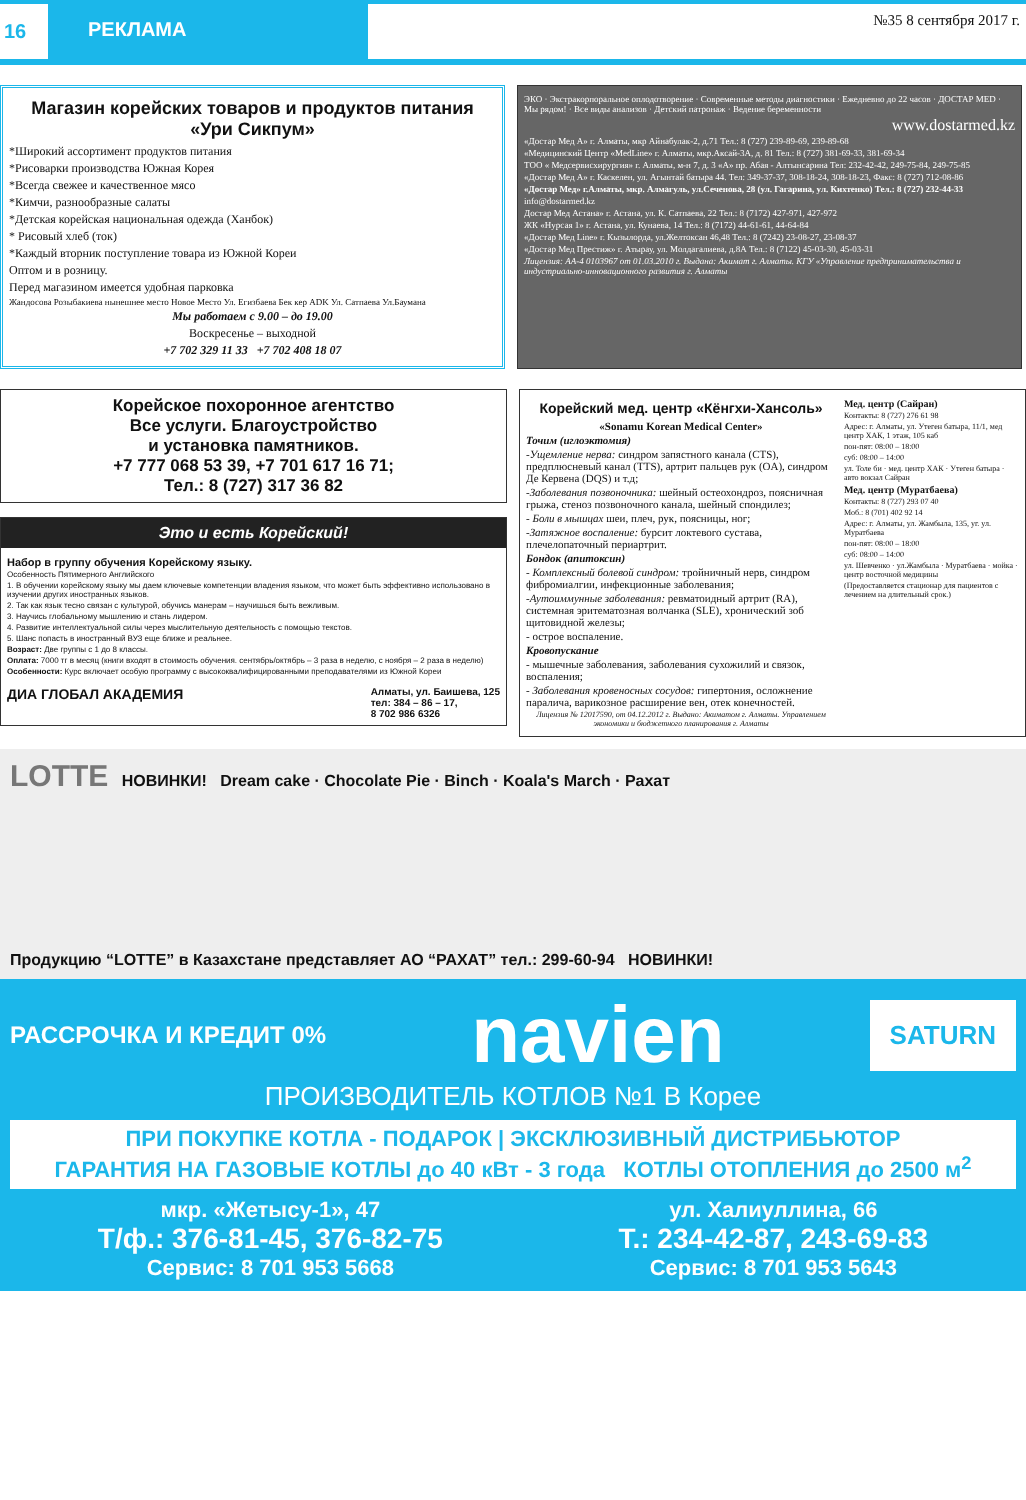16
РЕКЛАМА
№35 8 сентября 2017 г.
Магазин корейских товаров и продуктов питания «Ури Сикпум»
*Широкий ассортимент продуктов питания
*Рисоварки производства Южная Корея
*Всегда свежее и качественное мясо
*Кимчи, разнообразные салаты
*Детская корейская национальная одежда (Ханбок)
* Рисовый хлеб (ток)
*Каждый вторник поступление товара из Южной Кореи
Оптом и в розницу.
Перед магазином имеется удобная парковка
Жандосова Розыбакиева нынешнее место Новое Место Ул. Егизбаева Бек кер ADK Ул. Сатпаева Ул.Баумана
Мы работаем с 9.00 – до 19.00
Воскресенье – выходной
+7 702 329 11 33 +7 702 408 18 07
ЭКО · Экстракорпоральное оплодотворение · Современные методы диагностики · Ежедневно до 22 часов · ДОСТАР MED · Мы рядом! · Все виды анализов · Детский патронаж · Ведение беременности
www.dostarmed.kz
«Достар Мед А» г. Алматы, мкр Айнабулак-2, д.71 Тел.: 8 (727) 239-89-69, 239-89-68
«Медицинский Центр «MedLine» г. Алматы, мкр.Аксай-3А, д. 81 Тел.: 8 (727) 381-69-33, 381-69-34
ТОО « Медсервисхирургия» г. Алматы, м-н 7, д. 3 «А» пр. Абая - Алтынсарина Тел: 232-42-42, 249-75-84, 249-75-85
«Достар Мед А» г. Каскелен, ул. Агынтай батыра 44. Тел: 349-37-37, 308-18-24, 308-18-23, Факс: 8 (727) 712-08-86
«Достар Мед» г.Алматы, мкр. Алмагуль, ул.Сеченова, 28 (ул. Гагарина, ул. Кихтенко) Тел.: 8 (727) 232-44-33
info@dostarmed.kz
Достар Мед Астана» г. Астана, ул. К. Сатпаева, 22 Тел.: 8 (7172) 427-971, 427-972
ЖК «Нурсая 1» г. Астана, ул. Кунаева, 14 Тел.: 8 (7172) 44-61-61, 44-64-84
«Достар Мед Line» г. Кызылорда, ул.Желтоксан 46,48 Тел.: 8 (7242) 23-08-27, 23-08-37
«Достар Мед Престиж» г. Атырау, ул. Молдагалиева, д.8А Тел.: 8 (7122) 45-03-30, 45-03-31
Лицензия: АА-4 0103967 от 01.03.2010 г. Выдана: Акимат г. Алматы. КГУ «Управление предпринимательства и индустриально-инновационного развития г. Алматы
Корейское похоронное агентство
Все услуги. Благоустройство
и установка памятников.
+7 777 068 53 39, +7 701 617 16 71;
Тел.: 8 (727) 317 36 82
Это и есть Корейский!
Набор в группу обучения Корейскому языку.
Особенность Пятимерного Английского
1. В обучении корейскому языку мы даем ключевые компетенции владения языком, что может быть эффективно использовано в изучении других иностранных языков.
2. Так как язык тесно связан с культурой, обучись манерам – научишься быть вежливым.
3. Научись глобальному мышлению и стань лидером.
4. Развитие интеллектуальной силы через мыслительную деятельность с помощью текстов.
5. Шанс попасть в иностранный ВУЗ еще ближе и реальнее.
Возраст: Две группы с 1 до 8 классы.
Оплата: 7000 тг в месяц (книги входят в стоимость обучения. сентябрь/октябрь – 3 раза в неделю, с ноября – 2 раза в неделю)
Особенности: Курс включает особую программу с высококвалифицированными преподавателями из Южной Кореи
ДИА ГЛОБАЛ АКАДЕМИЯ Алматы, ул. Баишева, 125
тел: 384 – 86 – 17,
8 702 986 6326
Корейский мед. центр «Кёнгхи-Хансоль»
«Sonamu Korean Medical Center»
Точим (иглоэктомия)
-Ущемление нерва: синдром запястного канала (CTS), предплюсневый канал (TTS), артрит пальцев рук (OA), синдром Де Кервена (DQS) и т.д;
-Заболевания позвоночника: шейный остеохондроз, поясничная грыжа, стеноз позвоночного канала, шейный спондилез;
- Боли в мышцах шеи, плеч, рук, поясницы, ног;
-Затяжное воспаление: бурсит локтевого сустава, плечелопаточный периартрит.
Бондок (апитоксин)
- Комплексный болевой синдром: тройничный нерв, синдром фибромиалгии, инфекционные заболевания;
-Аутоиммунные заболевания: ревматоидный артрит (RA), системная эритематозная волчанка (SLE), хронический зоб щитовидной железы;
- острое воспаление.
Кровопускание
- мышечные заболевания, заболевания сухожилий и связок, воспаления;
- Заболевания кровеносных сосудов: гипертония, осложнение паралича, варикозное расширение вен, отек конечностей.
Лицензия № 12017590, от 04.12.2012 г. Выдано: Акиматом г. Алматы. Управлением экономики и бюджетного планирования г. Алматы
Мед. центр (Сайран)
Контакты: 8 (727) 276 61 98
Адрес: г. Алматы, ул. Утеген батыра, 11/1, мед центр ХАК, 1 этаж, 105 каб
пон-пят: 08:00 – 18:00
суб: 08:00 – 14:00
ул. Толе би · мед. центр ХАК · Утеген батыра · авто вокзал Сайран
Мед. центр (Муратбаева)
Контакты: 8 (727) 293 07 40
Моб.: 8 (701) 402 92 14
Адрес: г. Алматы, ул. Жамбыла, 135, уг. ул. Муратбаева
пон-пят: 08:00 – 18:00
суб: 08:00 – 14:00
ул. Шевченко · ул.Жамбыла · Муратбаева · мойка · центр восточной медицины
(Предоставляется стационар для пациентов с лечением на длительный срок.)
LOTTE НОВИНКИ! Dream cake · Chocolate Pie · Binch · Koala's March · Рахат
Продукцию “LOTTE” в Казахстане представляет АО “РАХАТ” тел.: 299-60-94 НОВИНКИ!
РАССРОЧКА И КРЕДИТ 0% navien SATURN
ПРОИЗВОДИТЕЛЬ КОТЛОВ №1 В Корее
ПРИ ПОКУПКЕ КОТЛА - ПОДАРОК | ЭКСКЛЮЗИВНЫЙ ДИСТРИБЬЮТОР
ГАРАНТИЯ НА ГАЗОВЫЕ КОТЛЫ до 40 кВт - 3 года КОТЛЫ ОТОПЛЕНИЯ до 2500 м<sup>2</sup>
мкр. «Жетысу-1», 47
Т/ф.: 376-81-45, 376-82-75
Сервис: 8 701 953 5668
ул. Халиуллина, 66
Т.: 234-42-87, 243-69-83
Сервис: 8 701 953 5643